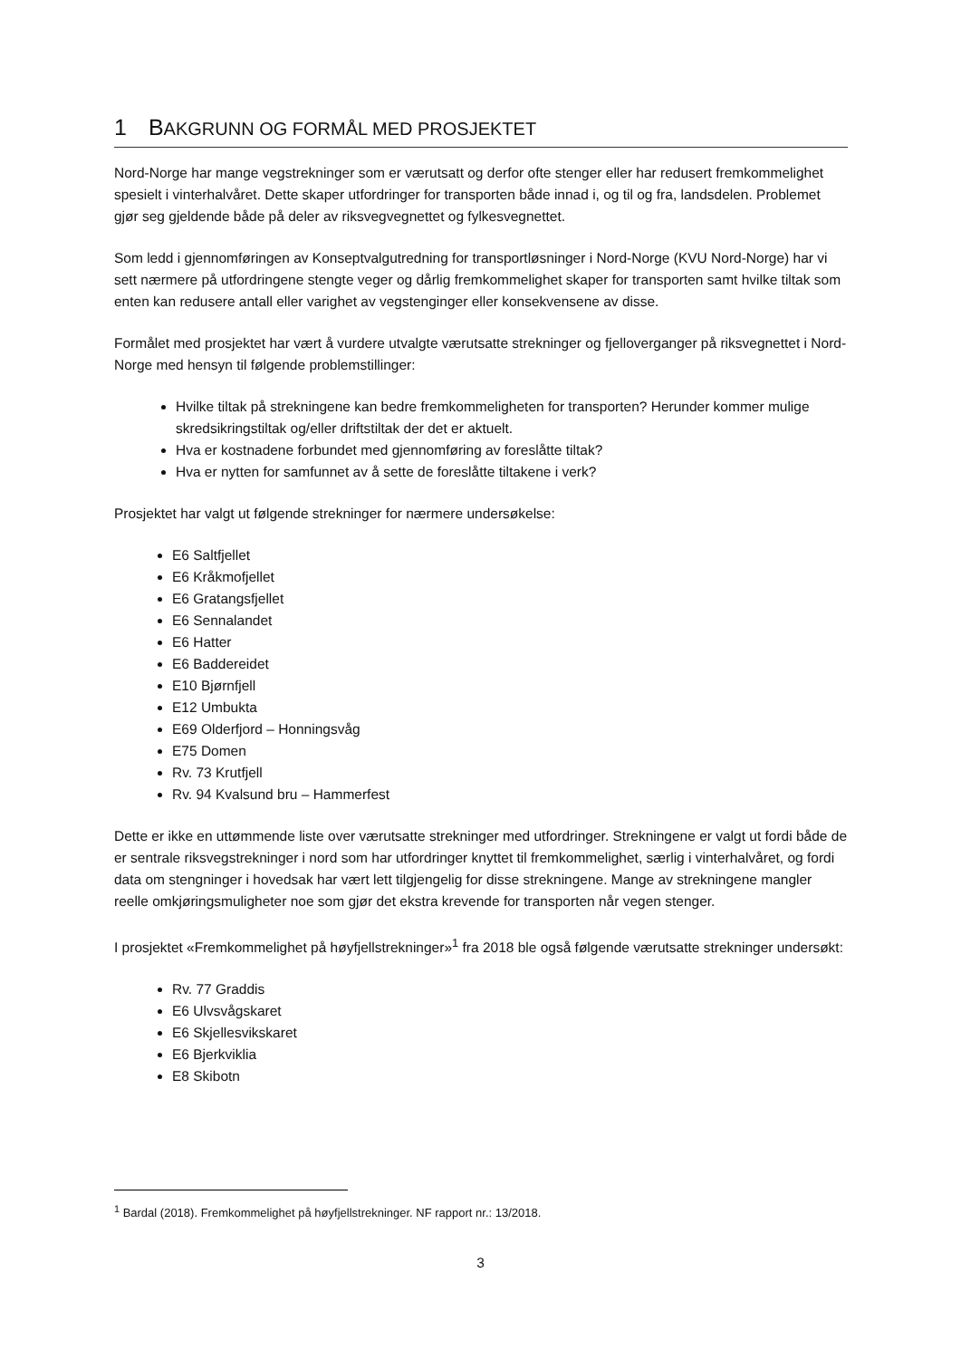1 BAKGRUNN OG FORMÅL MED PROSJEKTET
Nord-Norge har mange vegstrekninger som er værutsatt og derfor ofte stenger eller har redusert fremkommelighet spesielt i vinterhalvåret. Dette skaper utfordringer for transporten både innad i, og til og fra, landsdelen. Problemet gjør seg gjeldende både på deler av riksvegvegnettet og fylkesvegnettet.
Som ledd i gjennomføringen av Konseptvalgutredning for transportløsninger i Nord-Norge (KVU Nord-Norge) har vi sett nærmere på utfordringene stengte veger og dårlig fremkommelighet skaper for transporten samt hvilke tiltak som enten kan redusere antall eller varighet av vegstenginger eller konsekvensene av disse.
Formålet med prosjektet har vært å vurdere utvalgte værutsatte strekninger og fjelloverganger på riksvegnettet i Nord-Norge med hensyn til følgende problemstillinger:
Hvilke tiltak på strekningene kan bedre fremkommeligheten for transporten? Herunder kommer mulige skredsikringstiltak og/eller driftstiltak der det er aktuelt.
Hva er kostnadene forbundet med gjennomføring av foreslåtte tiltak?
Hva er nytten for samfunnet av å sette de foreslåtte tiltakene i verk?
Prosjektet har valgt ut følgende strekninger for nærmere undersøkelse:
E6 Saltfjellet
E6 Kråkmofjellet
E6 Gratangsfjellet
E6 Sennalandet
E6 Hatter
E6 Baddereidet
E10 Bjørnfjell
E12 Umbukta
E69 Olderfjord – Honningsvåg
E75 Domen
Rv. 73 Krutfjell
Rv. 94 Kvalsund bru – Hammerfest
Dette er ikke en uttømmende liste over værutsatte strekninger med utfordringer. Strekningene er valgt ut fordi både de er sentrale riksvegstrekninger i nord som har utfordringer knyttet til fremkommelighet, særlig i vinterhalvåret, og fordi data om stengninger i hovedsak har vært lett tilgjengelig for disse strekningene. Mange av strekningene mangler reelle omkjøringsmuligheter noe som gjør det ekstra krevende for transporten når vegen stenger.
I prosjektet «Fremkommelighet på høyfjellstrekninger»<sup>1</sup> fra 2018 ble også følgende værutsatte strekninger undersøkt:
Rv. 77 Graddis
E6 Ulvsvågskaret
E6 Skjellesvikskaret
E6 Bjerkviklia
E8 Skibotn
<sup>1</sup> Bardal (2018). Fremkommelighet på høyfjellstrekninger. NF rapport nr.: 13/2018.
3